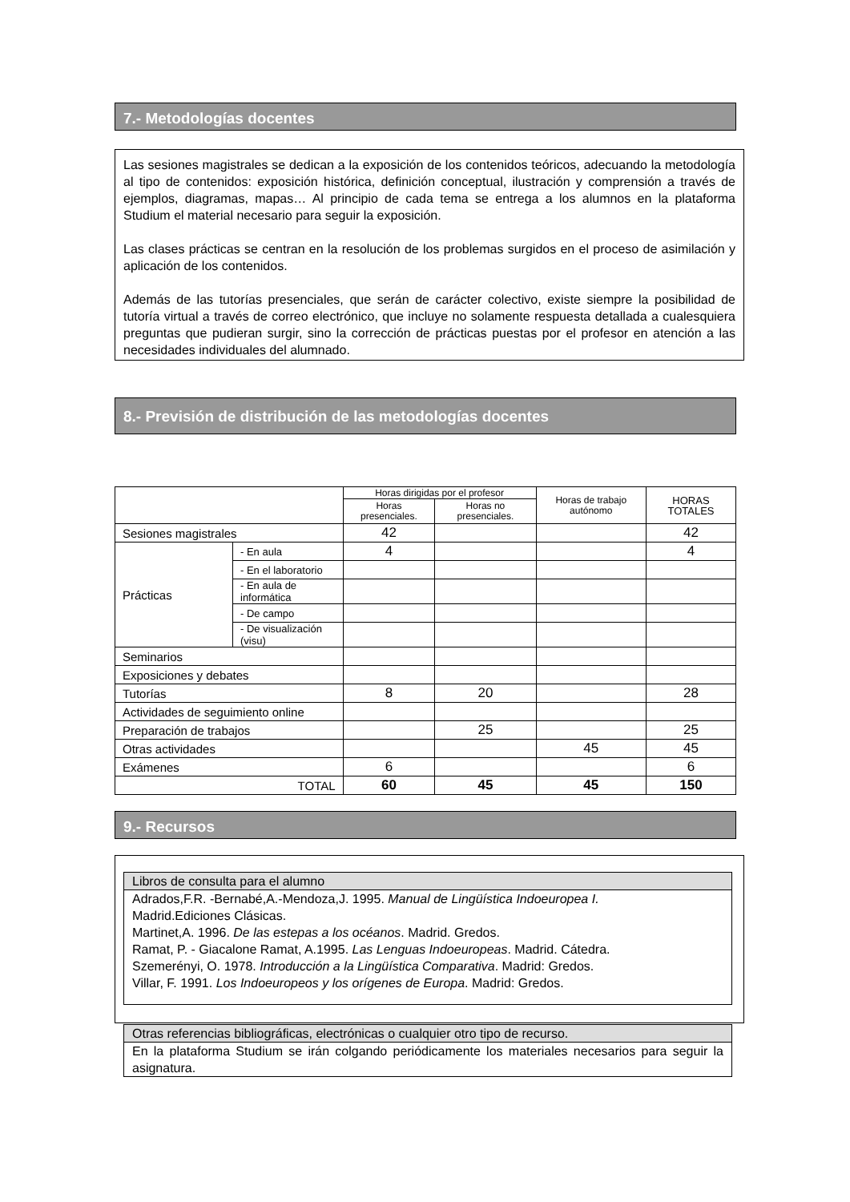7.- Metodologías docentes
Las sesiones magistrales se dedican a la exposición de los contenidos teóricos, adecuando la metodología al tipo de contenidos: exposición histórica, definición conceptual, ilustración y comprensión a través de ejemplos, diagramas, mapas… Al principio de cada tema se entrega a los alumnos en la plataforma Studium el material necesario para seguir la exposición.
Las clases prácticas se centran en la resolución de los problemas surgidos en el proceso de asimilación y aplicación de los contenidos.
Además de las tutorías presenciales, que serán de carácter colectivo, existe siempre la posibilidad de tutoría virtual a través de correo electrónico, que incluye no solamente respuesta detallada a cualesquiera preguntas que pudieran surgir, sino la corrección de prácticas puestas por el profesor en atención a las necesidades individuales del alumnado.
8.- Previsión de distribución de las metodologías docentes
| | | Horas dirigidas por el profesor | | Horas de trabajo autónomo | HORAS TOTALES |
| | | Horas presenciales. | Horas no presenciales. | | |
| Sesiones magistrales | | 42 | | | 42 |
| Prácticas | - En aula | 4 | | | 4 |
| | - En el laboratorio | | | | |
| | - En aula de informática | | | | |
| | - De campo | | | | |
| | - De visualización (visu) | | | | |
| Seminarios | | | | | |
| Exposiciones y debates | | | | | |
| Tutorías | | 8 | 20 | | 28 |
| Actividades de seguimiento online | | | | | |
| Preparación de trabajos | | | 25 | | 25 |
| Otras actividades | | | | 45 | 45 |
| Exámenes | | 6 | | | 6 |
| TOTAL | | 60 | 45 | 45 | 150 |
9.- Recursos
| Libros de consulta para el alumno |
| Adrados,F.R. -Bernabé,A.-Mendoza,J. 1995. Manual de Lingüística Indoeuropea I. Madrid.Ediciones Clásicas. Martinet,A. 1996. De las estepas a los océanos . Madrid. Gredos. Ramat, P. - Giacalone Ramat, A.1995. Las Lenguas Indoeuropeas . Madrid. Cátedra. Szemerényi, O. 1978. Introducción a la Lingüística Comparativa . Madrid: Gredos. Villar, F. 1991. Los Indoeuropeos y los orígenes de Europa . Madrid: Gredos. |
| Otras referencias bibliográficas, electrónicas o cualquier otro tipo de recurso. |
| En la plataforma Studium se irán colgando periódicamente los materiales necesarios para seguir la asignatura. |